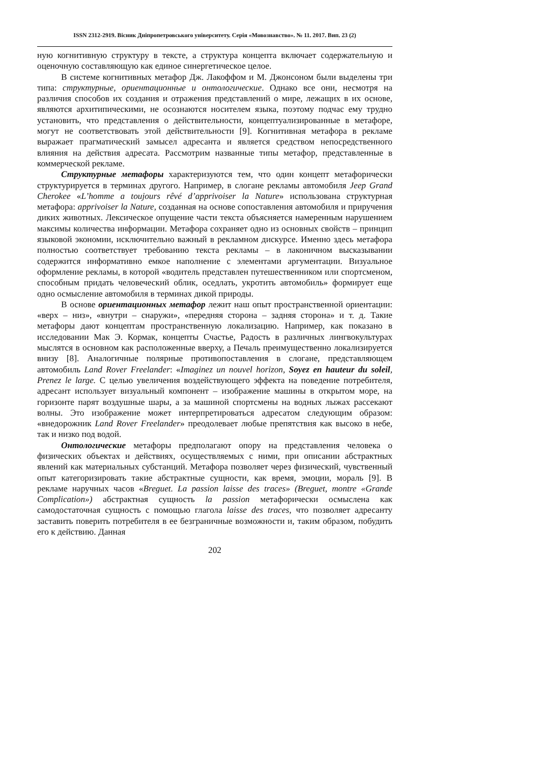ISSN 2312-2919. Вісник Дніпропетровського університету. Серія «Мовознавство». № 11. 2017. Вип. 23 (2)
ную когнитивную структуру в тексте, а структура концепта включает содержательную и оценочную составляющую как единое синергетическое целое.
В системе когнитивных метафор Дж. Лакоффом и М. Джонсоном были выделены три типа: структурные, ориентационные и онтологические. Однако все они, несмотря на различия способов их создания и отражения представлений о мире, лежащих в их основе, являются архитипическими, не осознаются носителем языка, поэтому подчас ему трудно установить, что представления о действительности, концептуализированные в метафоре, могут не соответствовать этой действительности [9]. Когнитивная метафора в рекламе выражает прагматический замысел адресанта и является средством непосредственного влияния на действия адресата. Рассмотрим названные типы метафор, представленные в коммерческой рекламе.
Структурные метафоры характеризуются тем, что один концепт метафорически структурируется в терминах другого. Например, в слогане рекламы автомобиля Jeep Grand Cherokee «L’homme a toujours rêvé d’apprivoiser la Nature» использована структурная метафора: apprivoiser la Nature, созданная на основе сопоставления автомобиля и приручения диких животных. Лексическое опущение части текста объясняется намеренным нарушением максимы количества информации. Метафора сохраняет одно из основных свойств – принцип языковой экономии, исключительно важный в рекламном дискурсе. Именно здесь метафора полностью соответствует требованию текста рекламы – в лаконичном высказывании содержится информативно емкое наполнение с элементами аргументации. Визуальное оформление рекламы, в которой «водитель представлен путешественником или спортсменом, способным придать человеческий облик, оседлать, укротить автомобиль» формирует еще одно осмысление автомобиля в терминах дикой природы.
В основе ориентационных метафор лежит наш опыт пространственной ориентации: «верх – низ», «внутри – снаружи», «передняя сторона – задняя сторона» и т. д. Такие метафоры дают концептам пространственную локализацию. Например, как показано в исследовании Мак Э. Кормак, концепты Счастье, Радость в различных лингвокультурах мыслятся в основном как расположенные вверху, а Печаль преимущественно локализируется внизу [8]. Аналогичные полярные противопоставления в слогане, представляющем автомобиль Land Rover Freelander: «Imaginez un nouvel horizon, Soyez en hauteur du soleil, Prenez le large. С целью увеличения воздействующего эффекта на поведение потребителя, адресант использует визуальный компонент – изображение машины в открытом море, на горизонте парят воздушные шары, а за машиной спортсмены на водных лыжах рассекают волны. Это изображение может интерпретироваться адресатом следующим образом: «внедорожник Land Rover Freelander» преодолевает любые препятствия как высоко в небе, так и низко под водой.
Онтологические метафоры предполагают опору на представления человека о физических объектах и действиях, осуществляемых с ними, при описании абстрактных явлений как материальных субстанций. Метафора позволяет через физический, чувственный опыт категоризировать такие абстрактные сущности, как время, эмоции, мораль [9]. В рекламе наручных часов «Breguet. La passion laisse des traces» (Breguet, montre «Grande Complication») абстрактная сущность la passion метафорически осмыслена как самодостаточная сущность с помощью глагола laisse des traces, что позволяет адресанту заставить поверить потребителя в ее безграничные возможности и, таким образом, побудить его к действию. Данная
202